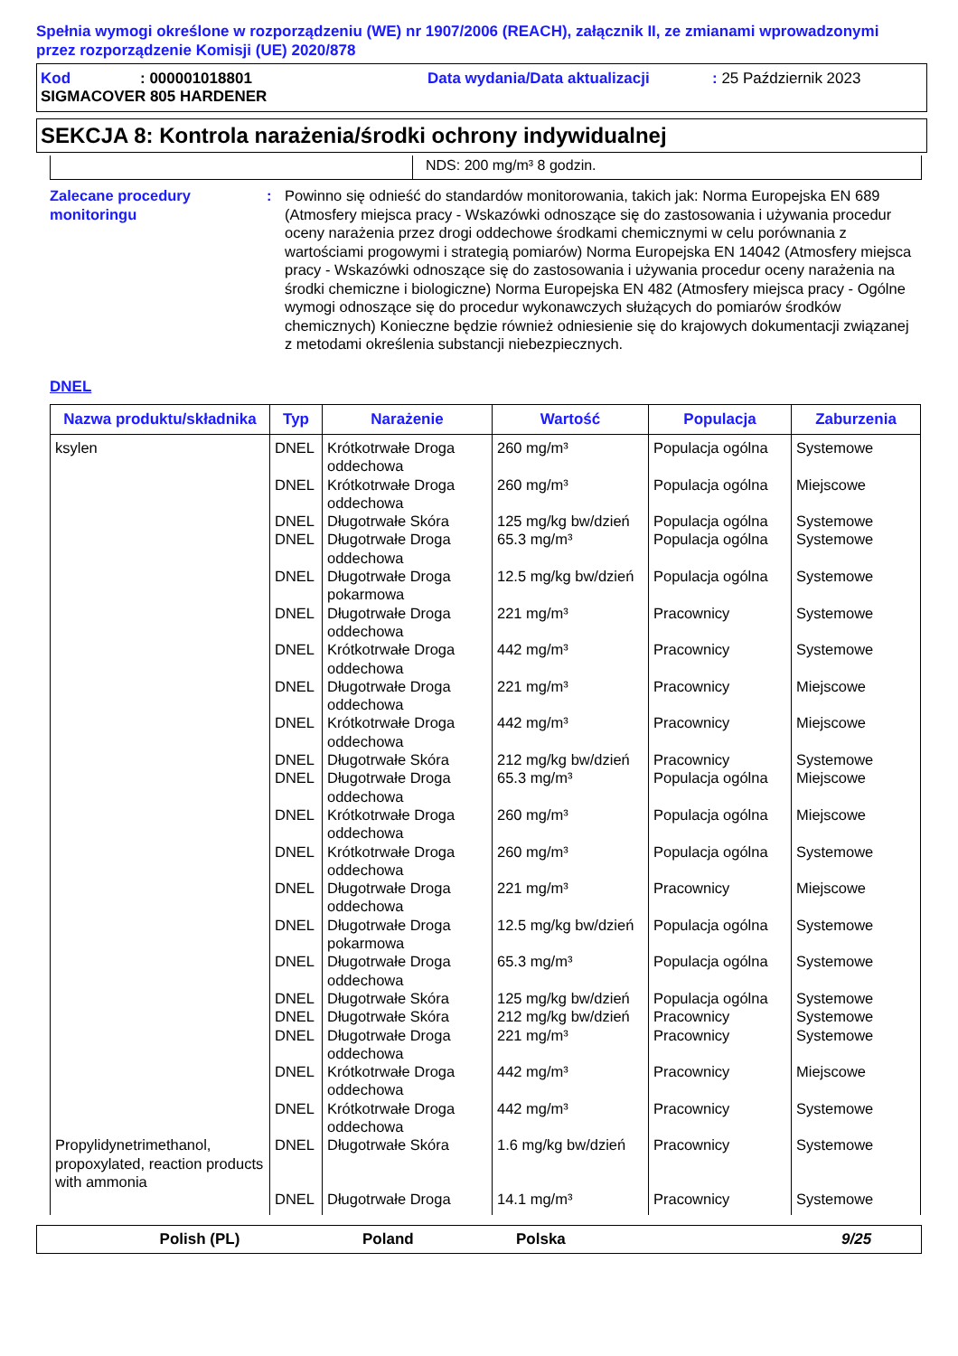Spełnia wymogi określone w rozporządzeniu (WE) nr 1907/2006 (REACH), załącznik II, ze zmianami wprowadzonymi przez rozporządzenie Komisji (UE) 2020/878
Kod: 000001018801 Data wydania/Data aktualizacji: 25 Październik 2023
SIGMACOVER 805 HARDENER
SEKCJA 8: Kontrola narażenia/środki ochrony indywidualnej
NDS: 200 mg/m³ 8 godzin.
Zalecane procedury monitoringu
: Powinno się odnieść do standardów monitorowania, takich jak: Norma Europejska EN 689 (Atmosfery miejsca pracy - Wskazówki odnoszące się do zastosowania i używania procedur oceny narażenia przez drogi oddechowe środkami chemicznymi w celu porównania z wartościami progowymi i strategią pomiarów) Norma Europejska EN 14042 (Atmosfery miejsca pracy - Wskazówki odnoszące się do zastosowania i używania procedur oceny narażenia na środki chemiczne i biologiczne) Norma Europejska EN 482 (Atmosfery miejsca pracy - Ogólne wymogi odnoszące się do procedur wykonawczych służących do pomiarów środków chemicznych) Konieczne będzie również odniesienie się do krajowych dokumentacji związanej z metodami określenia substancji niebezpiecznych.
DNEL
| Nazwa produktu/składnika | Typ | Narażenie | Wartość | Populacja | Zaburzenia |
| --- | --- | --- | --- | --- | --- |
| ksylen | DNEL | Krótkotrwałe Droga oddechowa | 260 mg/m³ | Populacja ogólna | Systemowe |
| | DNEL | Krótkotrwałe Droga oddechowa | 260 mg/m³ | Populacja ogólna | Miejscowe |
| | DNEL | Długotrwałe Skóra | 125 mg/kg bw/dzień | Populacja ogólna | Systemowe |
| | DNEL | Długotrwałe Droga oddechowa | 65.3 mg/m³ | Populacja ogólna | Systemowe |
| | DNEL | Długotrwałe Droga pokarmowa | 12.5 mg/kg bw/dzień | Populacja ogólna | Systemowe |
| | DNEL | Długotrwałe Droga oddechowa | 221 mg/m³ | Pracownicy | Systemowe |
| | DNEL | Krótkotrwałe Droga oddechowa | 442 mg/m³ | Pracownicy | Systemowe |
| | DNEL | Długotrwałe Droga oddechowa | 221 mg/m³ | Pracownicy | Miejscowe |
| | DNEL | Krótkotrwałe Droga oddechowa | 442 mg/m³ | Pracownicy | Miejscowe |
| | DNEL | Długotrwałe Skóra | 212 mg/kg bw/dzień | Pracownicy | Systemowe |
| | DNEL | Długotrwałe Droga oddechowa | 65.3 mg/m³ | Populacja ogólna | Miejscowe |
| | DNEL | Krótkotrwałe Droga oddechowa | 260 mg/m³ | Populacja ogólna | Miejscowe |
| | DNEL | Krótkotrwałe Droga oddechowa | 260 mg/m³ | Populacja ogólna | Systemowe |
| | DNEL | Długotrwałe Droga oddechowa | 221 mg/m³ | Pracownicy | Miejscowe |
| | DNEL | Długotrwałe Droga pokarmowa | 12.5 mg/kg bw/dzień | Populacja ogólna | Systemowe |
| | DNEL | Długotrwałe Droga oddechowa | 65.3 mg/m³ | Populacja ogólna | Systemowe |
| | DNEL | Długotrwałe Skóra | 125 mg/kg bw/dzień | Populacja ogólna | Systemowe |
| | DNEL | Długotrwałe Skóra | 212 mg/kg bw/dzień | Pracownicy | Systemowe |
| | DNEL | Długotrwałe Droga oddechowa | 221 mg/m³ | Pracownicy | Systemowe |
| | DNEL | Krótkotrwałe Droga oddechowa | 442 mg/m³ | Pracownicy | Miejscowe |
| | DNEL | Krótkotrwałe Droga oddechowa | 442 mg/m³ | Pracownicy | Systemowe |
| Propylidynetrimethanol, propoxylated, reaction products with ammonia | DNEL | Długotrwałe Skóra | 1.6 mg/kg bw/dzień | Pracownicy | Systemowe |
| | DNEL | Długotrwałe Droga | 14.1 mg/m³ | Pracownicy | Systemowe |
Polish (PL) Poland Polska 9/25